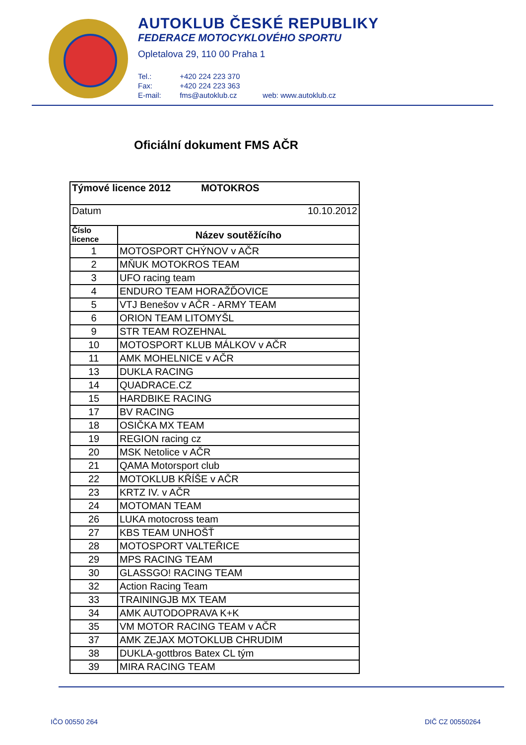AUTOKLUB ČESKÉ REPUBLIKY
FEDERACE MOTOCYKLOVÉHO SPORTU
Opletalova 29, 110 00 Praha 1
Tel.: +420 224 223 370
Fax: +420 224 223 363
E-mail: fms@autoklub.cz web: www.autoklub.cz
Oficiální dokument FMS AČR
| Týmové licence 2012 MOTOKROS | |
| --- | --- |
| Datum 10.10.2012 | |
| Číslo licence | Název soutěžícího |
| 1 | MOTOSPORT CHÝNOV v AČR |
| 2 | MŇUK MOTOKROS TEAM |
| 3 | UFO racing team |
| 4 | ENDURO TEAM HORAŽĎOVICE |
| 5 | VTJ Benešov v AČR - ARMY TEAM |
| 6 | ORION TEAM LITOMYŠL |
| 9 | STR TEAM ROZEHNAL |
| 10 | MOTOSPORT KLUB MÁLKOV v AČR |
| 11 | AMK MOHELNICE v AČR |
| 13 | DUKLA RACING |
| 14 | QUADRACE.CZ |
| 15 | HARDBIKE RACING |
| 17 | BV RACING |
| 18 | OSIČKA MX TEAM |
| 19 | REGION racing cz |
| 20 | MSK Netolice v AČR |
| 21 | QAMA Motorsport club |
| 22 | MOTOKLUB KŘÍŠE v AČR |
| 23 | KRTZ IV. v AČR |
| 24 | MOTOMAN TEAM |
| 26 | LUKA motocross team |
| 27 | KBS TEAM UNHOŠŤ |
| 28 | MOTOSPORT VALTEŘICE |
| 29 | MPS RACING TEAM |
| 30 | GLASSGO! RACING TEAM |
| 32 | Action Racing Team |
| 33 | TRAININGJB MX TEAM |
| 34 | AMK AUTODOPRAVA K+K |
| 35 | VM MOTOR RACING TEAM v AČR |
| 37 | AMK ZEJAX MOTOKLUB CHRUDIM |
| 38 | DUKLA-gottbros Batex CL tým |
| 39 | MIRA RACING TEAM |
IČO 00550 264 DIČ CZ 00550264